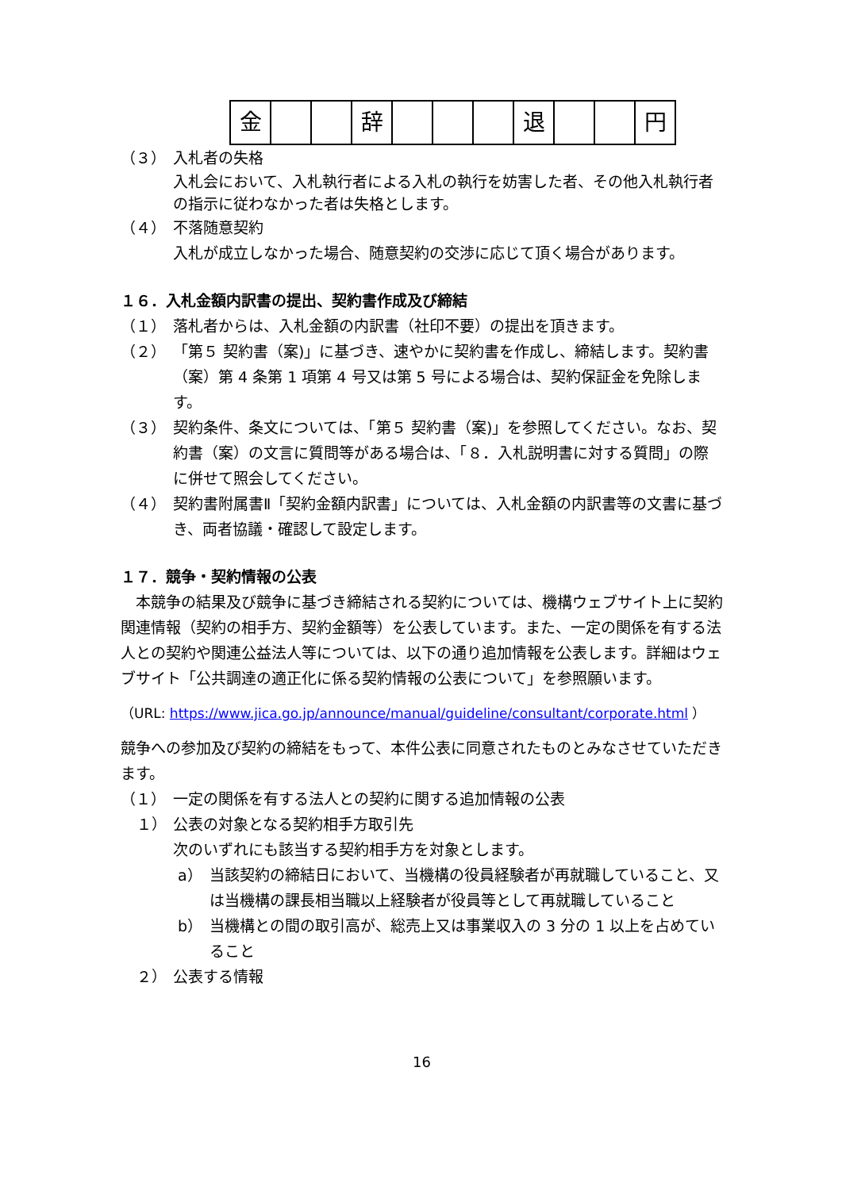| 金 | | | 辞 | | | | 退 | | | 円 |
（３） 入札者の失格
入札会において、入札執行者による入札の執行を妨害した者、その他入札執行者の指示に従わなかった者は失格とします。
（４） 不落随意契約
入札が成立しなかった場合、随意契約の交渉に応じて頂く場合があります。
１６．入札金額内訳書の提出、契約書作成及び締結
（１） 落札者からは、入札金額の内訳書（社印不要）の提出を頂きます。
（２） 「第５ 契約書（案)」に基づき、速やかに契約書を作成し、締結します。契約書（案）第 4 条第 1 項第 4 号又は第 5 号による場合は、契約保証金を免除します。
（３） 契約条件、条文については、「第５ 契約書（案)」を参照してください。なお、契約書（案）の文言に質問等がある場合は、「８．入札説明書に対する質問」の際に併せて照会してください。
（４） 契約書附属書Ⅱ「契約金額内訳書」については、入札金額の内訳書等の文書に基づき、両者協議・確認して設定します。
１７．競争・契約情報の公表
　本競争の結果及び競争に基づき締結される契約については、機構ウェブサイト上に契約関連情報（契約の相手方、契約金額等）を公表しています。また、一定の関係を有する法人との契約や関連公益法人等については、以下の通り追加情報を公表します。詳細はウェブサイト「公共調達の適正化に係る契約情報の公表について」を参照願います。
（URL: https://www.jica.go.jp/announce/manual/guideline/consultant/corporate.html ）
競争への参加及び契約の締結をもって、本件公表に同意されたものとみなさせていただきます。
（１） 一定の関係を有する法人との契約に関する追加情報の公表
１） 公表の対象となる契約相手方取引先
次のいずれにも該当する契約相手方を対象とします。
a） 当該契約の締結日において、当機構の役員経験者が再就職していること、又は当機構の課長相当職以上経験者が役員等として再就職していること
b） 当機構との間の取引高が、総売上又は事業収入の 3 分の 1 以上を占めていること
２） 公表する情報
16